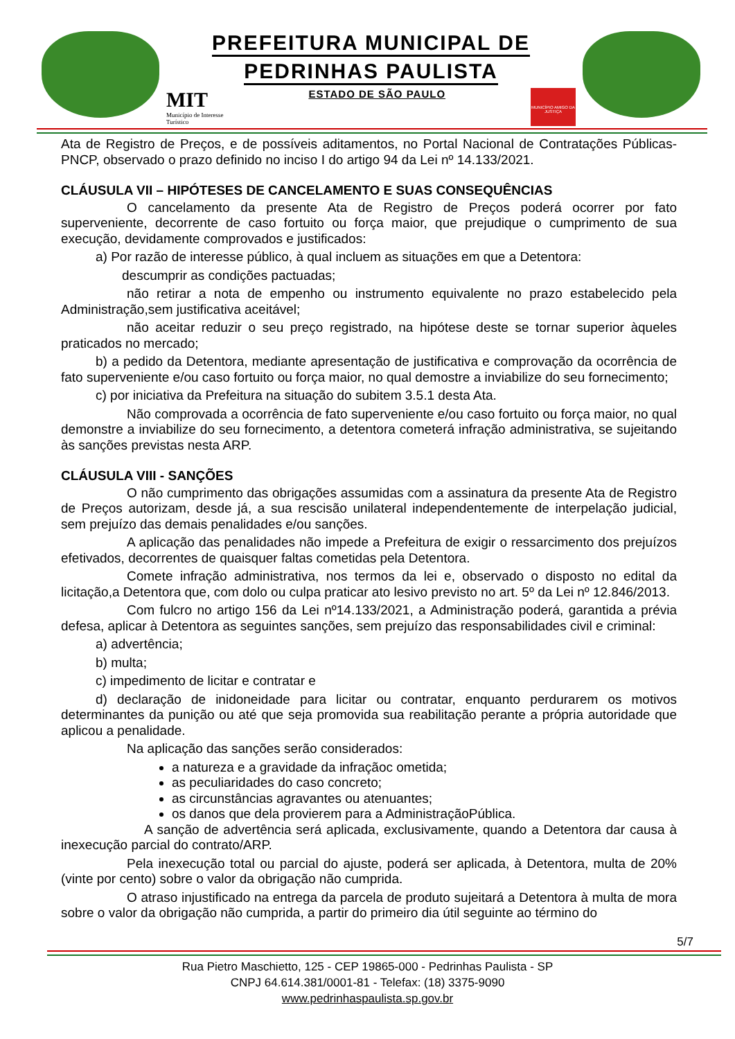PREFEITURA MUNICIPAL DE
PEDRINHAS PAULISTA
MIT
Município de Interesse
Turístico
ESTADO DE SÃO PAULO
MUNICÍPIO AMIGO DA JUSTIÇA
Ata de Registro de Preços, e de possíveis aditamentos, no Portal Nacional de Contratações Públicas-PNCP, observado o prazo definido no inciso I do artigo 94 da Lei nº 14.133/2021.
CLÁUSULA VII – HIPÓTESES DE CANCELAMENTO E SUAS CONSEQUÊNCIAS
O cancelamento da presente Ata de Registro de Preços poderá ocorrer por fato superveniente, decorrente de caso fortuito ou força maior, que prejudique o cumprimento de sua execução, devidamente comprovados e justificados:
a) Por razão de interesse público, à qual incluem as situações em que a Detentora:
descumprir as condições pactuadas;
não retirar a nota de empenho ou instrumento equivalente no prazo estabelecido pela Administração,sem justificativa aceitável;
não aceitar reduzir o seu preço registrado, na hipótese deste se tornar superior àqueles praticados no mercado;
b) a pedido da Detentora, mediante apresentação de justificativa e comprovação da ocorrência de fato superveniente e/ou caso fortuito ou força maior, no qual demostre a inviabilize do seu fornecimento;
c) por iniciativa da Prefeitura na situação do subitem 3.5.1 desta Ata.
Não comprovada a ocorrência de fato superveniente e/ou caso fortuito ou força maior, no qual demonstre a inviabilize do seu fornecimento, a detentora cometerá infração administrativa, se sujeitando às sanções previstas nesta ARP.
CLÁUSULA VIII - SANÇÕES
O não cumprimento das obrigações assumidas com a assinatura da presente Ata de Registro de Preços autorizam, desde já, a sua rescisão unilateral independentemente de interpelação judicial, sem prejuízo das demais penalidades e/ou sanções.
A aplicação das penalidades não impede a Prefeitura de exigir o ressarcimento dos prejuízos efetivados, decorrentes de quaisquer faltas cometidas pela Detentora.
Comete infração administrativa, nos termos da lei e, observado o disposto no edital da licitação,a Detentora que, com dolo ou culpa praticar ato lesivo previsto no art. 5º da Lei nº 12.846/2013.
Com fulcro no artigo 156 da Lei nº14.133/2021, a Administração poderá, garantida a prévia defesa, aplicar à Detentora as seguintes sanções, sem prejuízo das responsabilidades civil e criminal:
a) advertência;
b) multa;
c) impedimento de licitar e contratar e
d) declaração de inidoneidade para licitar ou contratar, enquanto perdurarem os motivos determinantes da punição ou até que seja promovida sua reabilitação perante a própria autoridade que aplicou a penalidade.
Na aplicação das sanções serão considerados:
a natureza e a gravidade da infraçãoc ometida;
as peculiaridades do caso concreto;
as circunstâncias agravantes ou atenuantes;
os danos que dela provierem para a AdministraçãoPública.
A sanção de advertência será aplicada, exclusivamente, quando a Detentora dar causa à inexecução parcial do contrato/ARP.
Pela inexecução total ou parcial do ajuste, poderá ser aplicada, à Detentora, multa de 20% (vinte por cento) sobre o valor da obrigação não cumprida.
O atraso injustificado na entrega da parcela de produto sujeitará a Detentora à multa de mora sobre o valor da obrigação não cumprida, a partir do primeiro dia útil seguinte ao término do
5/7
Rua Pietro Maschietto, 125 - CEP 19865-000 - Pedrinhas Paulista - SP
CNPJ 64.614.381/0001-81 - Telefax: (18) 3375-9090
www.pedrinhaspaulista.sp.gov.br